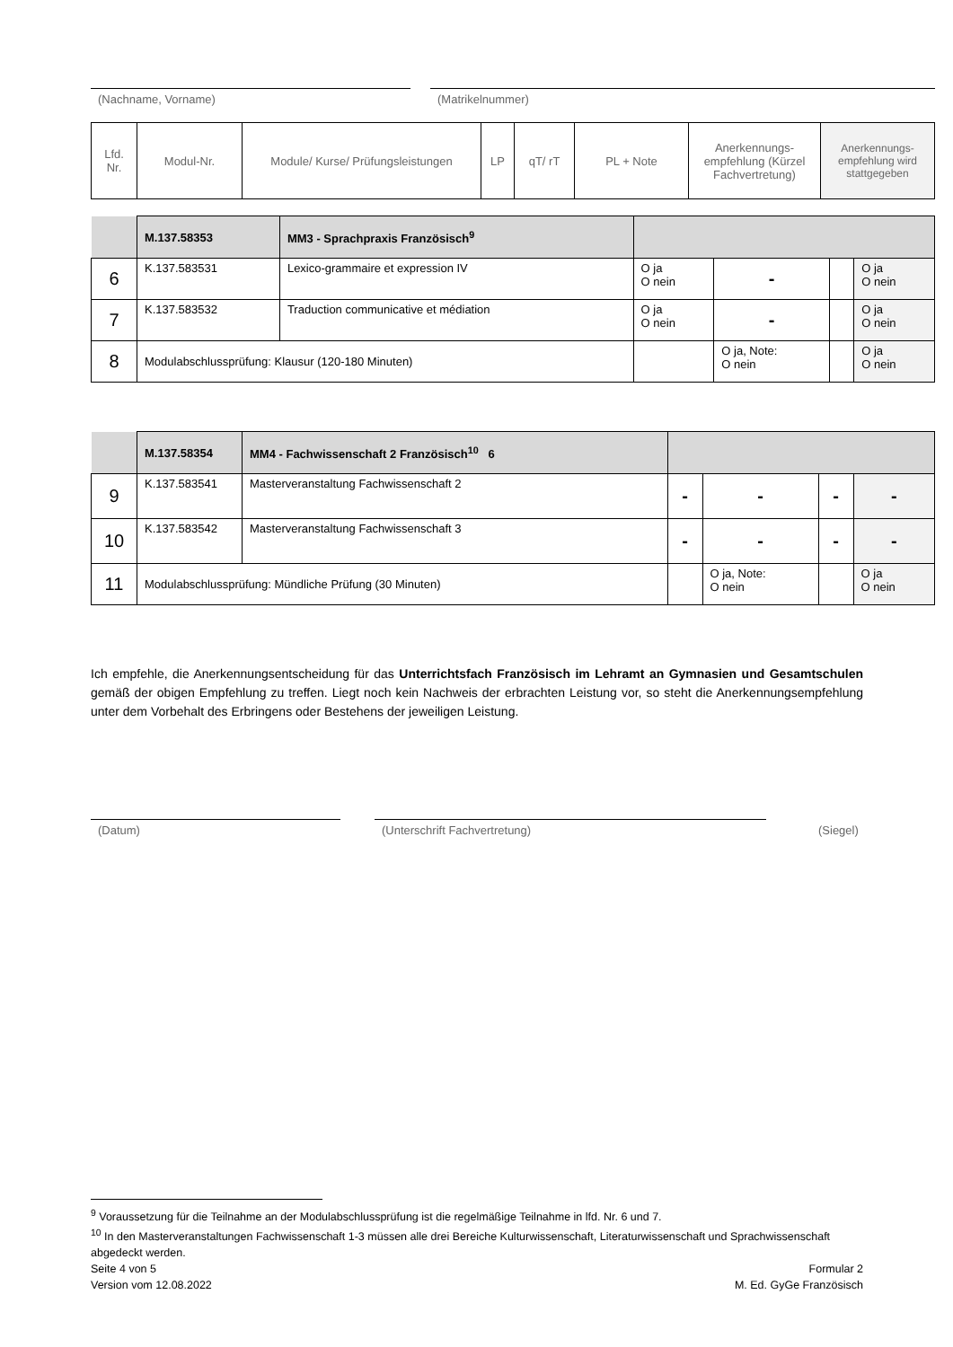(Nachname, Vorname) (Matrikelnummer)
| Lfd. Nr. | Modul-Nr. | Module/ Kurse/ Prüfungsleistungen | LP | qT/ rT | PL + Note | Anerkennungs-empfehlung (Kürzel Fachvertretung) | Anerkennungs-empfehlung wird stattgegeben |
| --- | --- | --- | --- | --- | --- | --- | --- |
| | M.137.58353 | MM3 - Sprachpraxis Französisch<sup>9</sup> | | | | | |
| 6 | K.137.583531 | Lexico-grammaire et expression IV | | O ja O nein | - | | O ja O nein |
| 7 | K.137.583532 | Traduction communicative et médiation | | O ja O nein | - | | O ja O nein |
| 8 | Modulabschlussprüfung: Klausur (120-180 Minuten) | | | | O ja, Note: O nein | | O ja O nein |
| | M.137.58354 | MM4 - Fachwissenschaft 2 Französisch<sup>10</sup> 6 | | | | | |
| 9 | K.137.583541 | Masterveranstaltung Fachwissenschaft 2 | | - | - | - | - |
| 10 | K.137.583542 | Masterveranstaltung Fachwissenschaft 3 | | - | - | - | - |
| 11 | Modulabschlussprüfung: Mündliche Prüfung (30 Minuten) | | | | O ja, Note: O nein | | O ja O nein |
Ich empfehle, die Anerkennungsentscheidung für das Unterrichtsfach Französisch im Lehramt an Gymnasien und Gesamtschulen gemäß der obigen Empfehlung zu treffen. Liegt noch kein Nachweis der erbrachten Leistung vor, so steht die Anerkennungsempfehlung unter dem Vorbehalt des Erbringens oder Bestehens der jeweiligen Leistung.
(Datum) (Unterschrift Fachvertretung) (Siegel)
<sup>9</sup> Voraussetzung für die Teilnahme an der Modulabschlussprüfung ist die regelmäßige Teilnahme in lfd. Nr. 6 und 7.
<sup>10</sup> In den Masterveranstaltungen Fachwissenschaft 1-3 müssen alle drei Bereiche Kulturwissenschaft, Literaturwissenschaft und Sprachwissenschaft abgedeckt werden.
Seite 4 von 5
Version vom 12.08.2022
Formular 2
M. Ed. GyGe Französisch